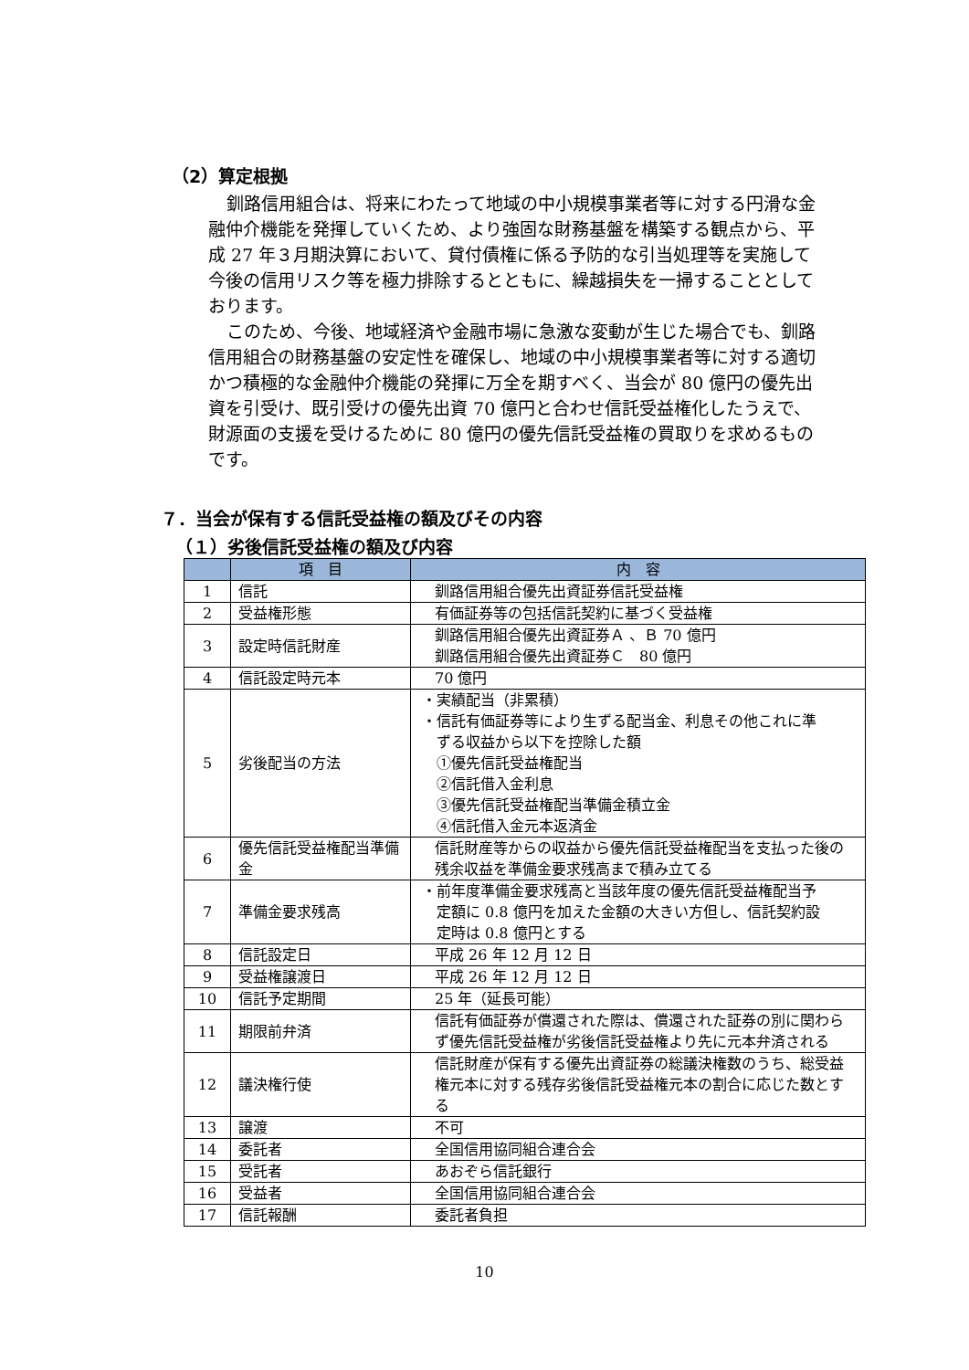（2）算定根拠
釧路信用組合は、将来にわたって地域の中小規模事業者等に対する円滑な金融仲介機能を発揮していくため、より強固な財務基盤を構築する観点から、平成 27 年３月期決算において、貸付債権に係る予防的な引当処理等を実施して今後の信用リスク等を極力排除するとともに、繰越損失を一掃することとしております。
このため、今後、地域経済や金融市場に急激な変動が生じた場合でも、釧路信用組合の財務基盤の安定性を確保し、地域の中小規模事業者等に対する適切かつ積極的な金融仲介機能の発揮に万全を期すべく、当会が 80 億円の優先出資を引受け、既引受けの優先出資 70 億円と合わせ信託受益権化したうえで、財源面の支援を受けるために 80 億円の優先信託受益権の買取りを求めるものです。
７．当会が保有する信託受益権の額及びその内容
（１）劣後信託受益権の額及び内容
| | 項 目 | 内 容 |
| --- | --- | --- |
| 1 | 信託 | 釧路信用組合優先出資証券信託受益権 |
| 2 | 受益権形態 | 有価証券等の包括信託契約に基づく受益権 |
| 3 | 設定時信託財産 | 釧路信用組合優先出資証券Ａ 、Ｂ 70 億円 釧路信用組合優先出資証券Ｃ 80 億円 |
| 4 | 信託設定時元本 | 70 億円 |
| 5 | 劣後配当の方法 | ・実績配当（非累積） ・信託有価証券等により生ずる配当金、利息その他これに準 ずる収益から以下を控除した額 ①優先信託受益権配当 ②信託借入金利息 ③優先信託受益権配当準備金積立金 ④信託借入金元本返済金 |
| 6 | 優先信託受益権配当準備金 | 信託財産等からの収益から優先信託受益権配当を支払った後の残余収益を準備金要求残高まで積み立てる |
| 7 | 準備金要求残高 | ・前年度準備金要求残高と当該年度の優先信託受益権配当予 定額に 0.8 億円を加えた金額の大きい方但し、信託契約設 定時は 0.8 億円とする |
| 8 | 信託設定日 | 平成 26 年 12 月 12 日 |
| 9 | 受益権譲渡日 | 平成 26 年 12 月 12 日 |
| 10 | 信託予定期間 | 25 年（延長可能） |
| 11 | 期限前弁済 | 信託有価証券が償還された際は、償還された証券の別に関わらず優先信託受益権が劣後信託受益権より先に元本弁済される |
| 12 | 議決権行使 | 信託財産が保有する優先出資証券の総議決権数のうち、総受益権元本に対する残存劣後信託受益権元本の割合に応じた数とする |
| 13 | 譲渡 | 不可 |
| 14 | 委託者 | 全国信用協同組合連合会 |
| 15 | 受託者 | あおぞら信託銀行 |
| 16 | 受益者 | 全国信用協同組合連合会 |
| 17 | 信託報酬 | 委託者負担 |
10